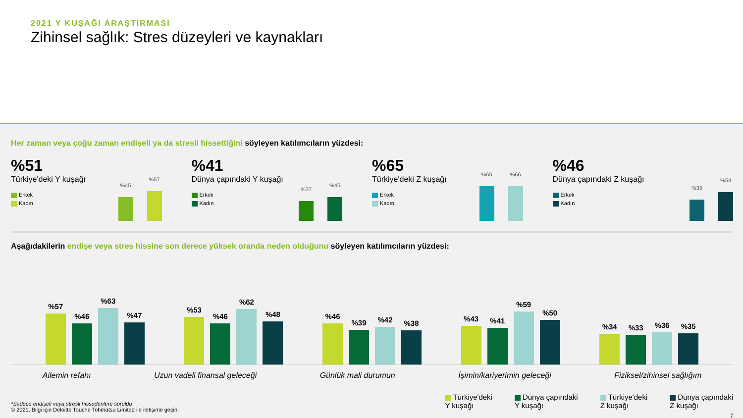2021 Y KUŞAĞI ARAŞTIRMASI
Zihinsel sağlık: Stres düzeyleri ve kaynakları
Her zaman veya çoğu zaman endişeli ya da stresli hissettiğini söyleyen katılımcıların yüzdesi:
%51
Türkiye'deki Y kuşağı
Erkek
Kadın
%45
%57
%41
Dünya çapındaki Y kuşağı
Erkek
Kadın
%37
%45
%65
Türkiye'deki Z kuşağı
Erkek
Kadın
%65
%66
%46
Dünya çapındaki Z kuşağı
Erkek
Kadın
%39
%54
Aşağıdakilerin endişe veya stres hissine son derece yüksek oranda neden olduğunu söyleyen katılımcıların yüzdesi:
%57
%46
%63
%47
%53
%46
%62
%48
%46
%39
%42
%38
%43
%41
%59
%50
%34
%33
%36
%35
Ailemin refahı Uzun vadeli finansal geleceği Günlük mali durumun İşimin/kariyerimin geleceği Fiziksel/zihinsel sağlığım
*Sadece endişeli veya stresli hissedenlere soruldu
© 2021. Bilgi için Deloitte Touche Tohmatsu Limited ile iletişime geçin.
Türkiye'deki
Y kuşağı
Dünya çapındaki
Y kuşağı
Türkiye'deki
Z kuşağı
Dünya çapındaki
Z kuşağı
7